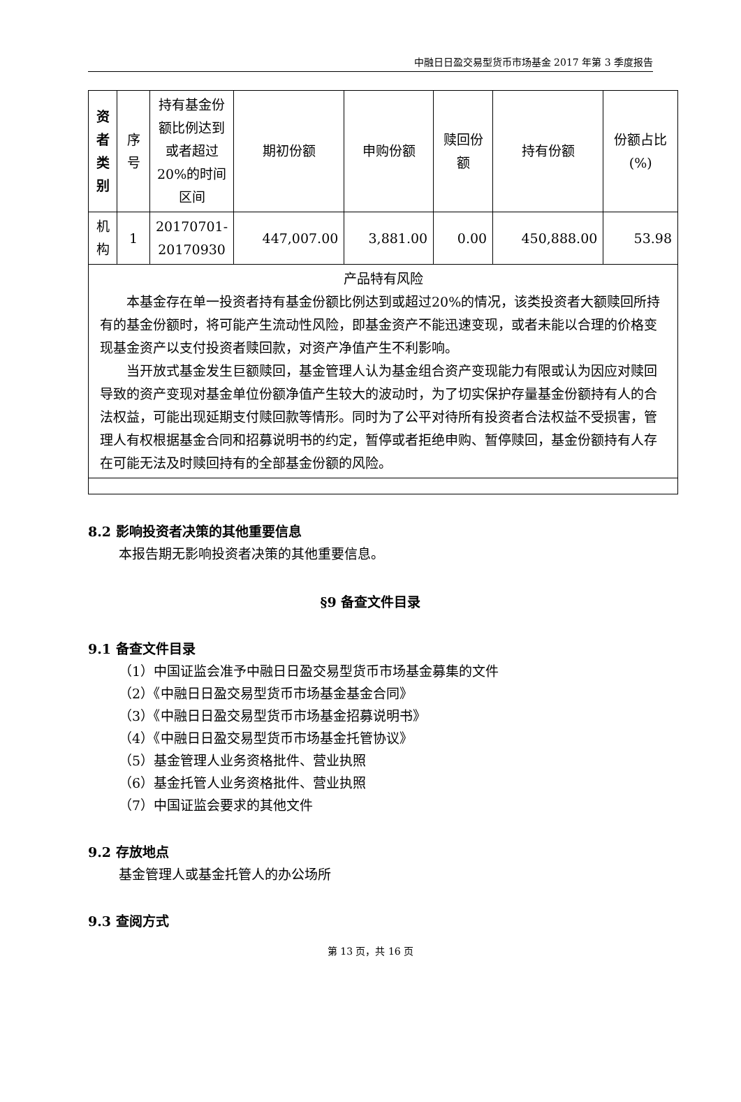中融日日盈交易型货币市场基金 2017 年第 3 季度报告
| 资者类别 | 序号 | 持有基金份额比例达到或者超过20%的时间区间 | 期初份额 | 申购份额 | 赎回份额 | 持有份额 | 份额占比(%) |
| 机构 | 1 | 20170701-20170930 | 447,007.00 | 3,881.00 | 0.00 | 450,888.00 | 53.98 |
| 产品特有风险 本基金存在单一投资者持有基金份额比例达到或超过20%的情况，该类投资者大额赎回所持有的基金份额时，将可能产生流动性风险，即基金资产不能迅速变现，或者未能以合理的价格变现基金资产以支付投资者赎回款，对资产净值产生不利影响。 当开放式基金发生巨额赎回，基金管理人认为基金组合资产变现能力有限或认为因应对赎回导致的资产变现对基金单位份额净值产生较大的波动时，为了切实保护存量基金份额持有人的合法权益，可能出现延期支付赎回款等情形。同时为了公平对待所有投资者合法权益不受损害，管理人有权根据基金合同和招募说明书的约定，暂停或者拒绝申购、暂停赎回，基金份额持有人存在可能无法及时赎回持有的全部基金份额的风险。 | | | | | | | |
8.2 影响投资者决策的其他重要信息
本报告期无影响投资者决策的其他重要信息。
§9 备查文件目录
9.1 备查文件目录
（1）中国证监会准予中融日日盈交易型货币市场基金募集的文件
（2）《中融日日盈交易型货币市场基金基金合同》
（3）《中融日日盈交易型货币市场基金招募说明书》
（4）《中融日日盈交易型货币市场基金托管协议》
（5）基金管理人业务资格批件、营业执照
（6）基金托管人业务资格批件、营业执照
（7）中国证监会要求的其他文件
9.2 存放地点
基金管理人或基金托管人的办公场所
9.3 查阅方式
第 13 页，共 16 页